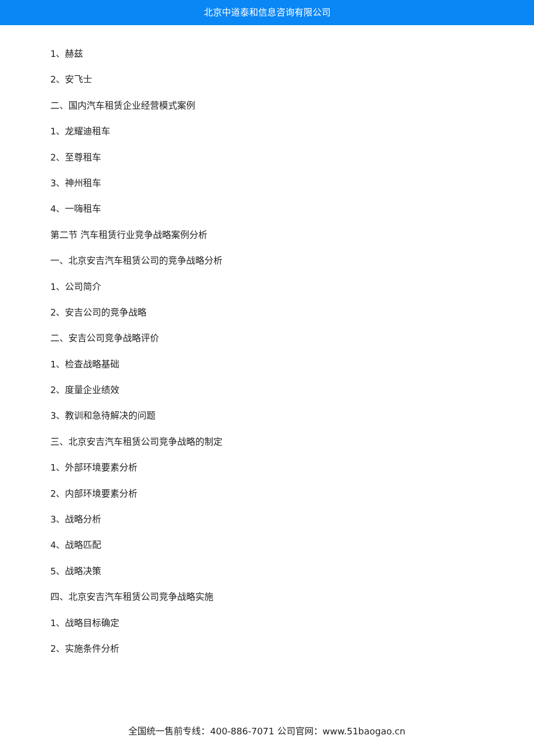北京中道泰和信息咨询有限公司
1、赫兹
2、安飞士
二、国内汽车租赁企业经营模式案例
1、龙耀迪租车
2、至尊租车
3、神州租车
4、一嗨租车
第二节 汽车租赁行业竞争战略案例分析
一、北京安吉汽车租赁公司的竞争战略分析
1、公司简介
2、安吉公司的竞争战略
二、安吉公司竞争战略评价
1、检查战略基础
2、度量企业绩效
3、教训和急待解决的问题
三、北京安吉汽车租赁公司竞争战略的制定
1、外部环境要素分析
2、内部环境要素分析
3、战略分析
4、战略匹配
5、战略决策
四、北京安吉汽车租赁公司竞争战略实施
1、战略目标确定
2、实施条件分析
全国统一售前专线：400-886-7071 公司官网：www.51baogao.cn